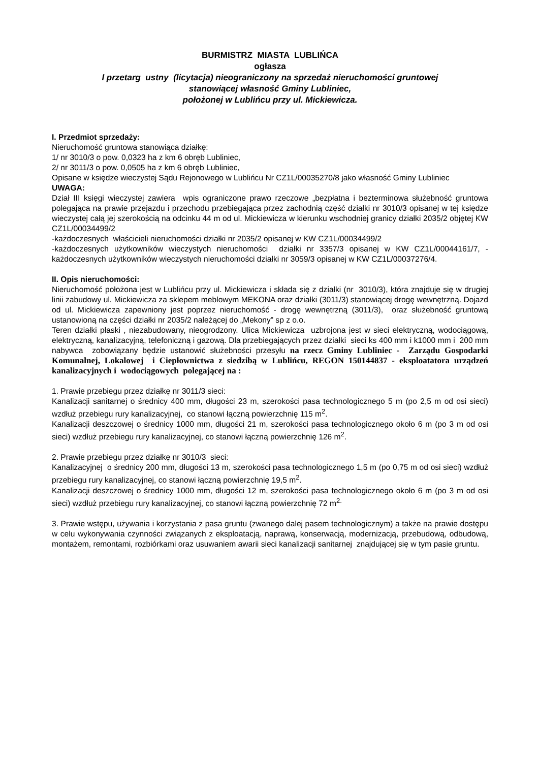BURMISTRZ MIASTA LUBLIŃCA
ogłasza
I przetarg ustny (licytacja) nieograniczony na sprzedaż nieruchomości gruntowej
stanowiącej własność Gminy Lubliniec,
położonej w Lublińcu przy ul. Mickiewicza.
I. Przedmiot sprzedaży:
Nieruchomość gruntowa stanowiąca działkę:
1/ nr 3010/3 o pow. 0,0323 ha z km 6 obręb Lubliniec,
2/ nr 3011/3 o pow. 0,0505 ha z km 6 obręb Lubliniec,
Opisane w księdze wieczystej Sądu Rejonowego w Lublińcu Nr CZ1L/00035270/8 jako własność Gminy Lubliniec
UWAGA:
Dział III księgi wieczystej zawiera wpis ograniczone prawo rzeczowe „bezpłatna i bezterminowa służebność gruntowa polegająca na prawie przejazdu i przechodu przebiegająca przez zachodnią część działki nr 3010/3 opisanej w tej księdze wieczystej całą jej szerokością na odcinku 44 m od ul. Mickiewicza w kierunku wschodniej granicy działki 2035/2 objętej KW CZ1L/00034499/2
-każdoczesnych właścicieli nieruchomości działki nr 2035/2 opisanej w KW CZ1L/00034499/2
-każdoczesnych użytkowników wieczystych nieruchomości działki nr 3357/3 opisanej w KW CZ1L/00044161/7, -każdoczesnych użytkowników wieczystych nieruchomości działki nr 3059/3 opisanej w KW CZ1L/00037276/4.
II. Opis nieruchomości:
Nieruchomość położona jest w Lublińcu przy ul. Mickiewicza i składa się z działki (nr 3010/3), która znajduje się w drugiej linii zabudowy ul. Mickiewicza za sklepem meblowym MEKONA oraz działki (3011/3) stanowiącej drogę wewnętrzną. Dojazd od ul. Mickiewicza zapewniony jest poprzez nieruchomość - drogę wewnętrzną (3011/3), oraz służebność gruntową ustanowioną na części działki nr 2035/2 należącej do „Mekony” sp z o.o.
Teren działki płaski , niezabudowany, nieogrodzony. Ulica Mickiewicza uzbrojona jest w sieci elektryczną, wodociągową, elektryczną, kanalizacyjną, telefoniczną i gazową. Dla przebiegających przez działki sieci ks 400 mm i k1000 mm i 200 mm nabywca zobowiązany będzie ustanowić służebności przesyłu na rzecz Gminy Lubliniec - Zarządu Gospodarki Komunalnej, Lokalowej i Ciepłownictwa z siedzibą w Lublińcu, REGON 150144837 - eksploatatora urządzeń kanalizacyjnych i wodociągowych polegającej na :
1. Prawie przebiegu przez działkę nr 3011/3 sieci:
Kanalizacji sanitarnej o średnicy 400 mm, długości 23 m, szerokości pasa technologicznego 5 m (po 2,5 m od osi sieci) wzdłuż przebiegu rury kanalizacyjnej, co stanowi łączną powierzchnię 115 m<sup>2</sup>.
Kanalizacji deszczowej o średnicy 1000 mm, długości 21 m, szerokości pasa technologicznego około 6 m (po 3 m od osi sieci) wzdłuż przebiegu rury kanalizacyjnej, co stanowi łączną powierzchnię 126 m<sup>2</sup>.
2. Prawie przebiegu przez działkę nr 3010/3 sieci:
Kanalizacyjnej o średnicy 200 mm, długości 13 m, szerokości pasa technologicznego 1,5 m (po 0,75 m od osi sieci) wzdłuż przebiegu rury kanalizacyjnej, co stanowi łączną powierzchnię 19,5 m<sup>2</sup>.
Kanalizacji deszczowej o średnicy 1000 mm, długości 12 m, szerokości pasa technologicznego około 6 m (po 3 m od osi sieci) wzdłuż przebiegu rury kanalizacyjnej, co stanowi łączną powierzchnię 72 m<sup>2.</sup>
3. Prawie wstępu, używania i korzystania z pasa gruntu (zwanego dalej pasem technologicznym) a także na prawie dostępu w celu wykonywania czynności związanych z eksploatacją, naprawą, konserwacją, modernizacją, przebudową, odbudową, montażem, remontami, rozbiórkami oraz usuwaniem awarii sieci kanalizacji sanitarnej znajdującej się w tym pasie gruntu.